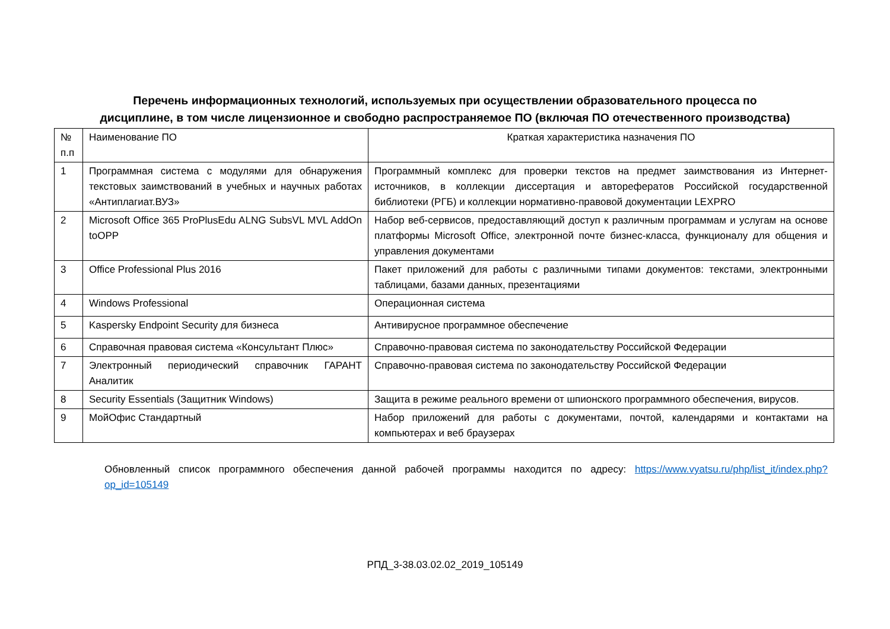Перечень информационных технологий, используемых при осуществлении образовательного процесса по
дисциплине, в том числе лицензионное и свободно распространяемое ПО (включая ПО отечественного производства)
| № п.п | Наименование ПО | Краткая характеристика назначения ПО |
| 1 | Программная система с модулями для обнаружения текстовых заимствований в учебных и научных работах «Антиплагиат.ВУЗ» | Программный комплекс для проверки текстов на предмет заимствования из Интернет-источников, в коллекции диссертация и авторефератов Российской государственной библиотеки (РГБ) и коллекции нормативно-правовой документации LEXPRO |
| 2 | Microsoft Office 365 ProPlusEdu ALNG SubsVL MVL AddOn toOPP | Набор веб-сервисов, предоставляющий доступ к различным программам и услугам на основе платформы Microsoft Office, электронной почте бизнес-класса, функционалу для общения и управления документами |
| 3 | Office Professional Plus 2016 | Пакет приложений для работы с различными типами документов: текстами, электронными таблицами, базами данных, презентациями |
| 4 | Windows Professional | Операционная система |
| 5 | Kaspersky Endpoint Security для бизнеса | Антивирусное программное обеспечение |
| 6 | Справочная правовая система «Консультант Плюс» | Справочно-правовая система по законодательству Российской Федерации |
| 7 | Электронный периодический справочник ГАРАНТ Аналитик | Справочно-правовая система по законодательству Российской Федерации |
| 8 | Security Essentials (Защитник Windows) | Защита в режиме реального времени от шпионского программного обеспечения, вирусов. |
| 9 | МойОфис Стандартный | Набор приложений для работы с документами, почтой, календарями и контактами на компьютерах и веб браузерах |
Обновленный список программного обеспечения данной рабочей программы находится по адресу: https://www.vyatsu.ru/php/list_it/index.php?op_id=105149
РПД_3-38.03.02.02_2019_105149